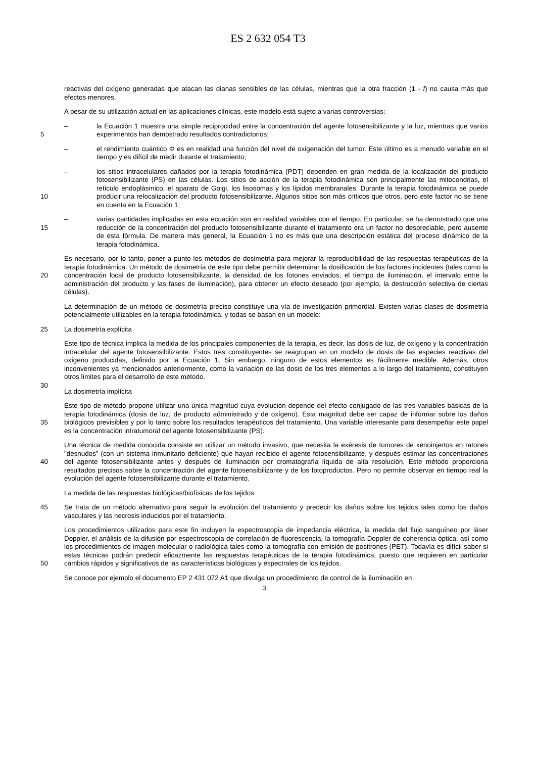ES 2 632 054 T3
reactivas del oxígeno generadas que atacan las dianas sensibles de las células, mientras que la otra fracción (1 - f) no causa más que efectos menores.
A pesar de su utilización actual en las aplicaciones clínicas, este modelo está sujeto a varias controversias:
5
– la Ecuación 1 muestra una simple reciprocidad entre la concentración del agente fotosensibilizante y la luz, mientras que varios experimentos han demostrado resultados contradictorios;
– el rendimiento cuántico Φ es en realidad una función del nivel de oxigenación del tumor. Este último es a menudo variable en el tiempo y es difícil de medir durante el tratamiento;
10
– los sitios intracelulares dañados por la terapia fotodinámica (PDT) dependen en gran medida de la localización del producto fotosensibilizante (PS) en las células. Los sitios de acción de la terapia fotodinámica son principalmente las mitocondrias, el retículo endoplásmico, el aparato de Golgi, los lisosomas y los lípidos membranales. Durante la terapia fotodinámica se puede producir una relocalización del producto fotosensibilizante. Algunos sitios son más críticos que otros, pero este factor no se tiene en cuenta en la Ecuación 1;
15
– varias cantidades implicadas en esta ecuación son en realidad variables con el tiempo. En particular, se ha demostrado que una reducción de la concentración del producto fotosensibilizante durante el tratamiento era un factor no despreciable, pero ausente de esta fórmula. De manera más general, la Ecuación 1 no es más que una descripción estática del proceso dinámico de la terapia fotodinámica.
20
Es necesario, por lo tanto, poner a punto los métodos de dosimetría para mejorar la reproducibilidad de las respuestas terapéuticas de la terapia fotodinámica. Un método de dosimetría de este tipo debe permitir determinar la dosificación de los factores incidentes (tales como la concentración local de producto fotosensibilizante, la densidad de los fotones enviados, el tiempo de iluminación, el intervalo entre la administración del producto y las fases de iluminación), para obtener un efecto deseado (por ejemplo, la destrucción selectiva de ciertas células).
La determinación de un método de dosimetría preciso constituye una vía de investigación primordial. Existen varias clases de dosimetría potencialmente utilizables en la terapia fotodinámica, y todas se basan en un modelo:
25
La dosimetría explícita
30
Este tipo de técnica implica la medida de los principales componentes de la terapia, es decir, las dosis de luz, de oxígeno y la concentración intracelular del agente fotosensibilizante. Estos tres constituyentes se reagrupan en un modelo de dosis de las especies reactivas del oxígeno producidas, definido por la Ecuación 1. Sin embargo, ninguno de estos elementos es fácilmente medible. Además, otros inconvenientes ya mencionados anteriormente, como la variación de las dosis de los tres elementos a lo largo del tratamiento, constituyen otros límites para el desarrollo de este método.
La dosimetría implícita
35
Este tipo de método propone utilizar una única magnitud cuya evolución depende del efecto conjugado de las tres variables básicas de la terapia fotodinámica (dosis de luz, de producto administrado y de oxígeno). Esta magnitud debe ser capaz de informar sobre los daños biológicos previsibles y por lo tanto sobre los resultados terapéuticos del tratamiento. Una variable interesante para desempeñar este papel es la concentración intratumoral del agente fotosensibilizante (PS).
40
Una técnica de medida conocida consiste en utilizar un método invasivo, que necesita la exéresis de tumores de xenoinjertos en ratones "desnudos" (con un sistema inmunitario deficiente) que hayan recibido el agente fotosensibilizante, y después estimar las concentraciones del agente fotosensibilizante antes y después de iluminación por cromatografía líquida de alta resolución. Este método proporciona resultados precisos sobre la concentración del agente fotosensibilizante y de los fotoproductos. Pero no permite observar en tiempo real la evolución del agente fotosensibilizante durante el tratamiento.
La medida de las respuestas biológicas/biofísicas de los tejidos
45
Se trata de un método alternativo para seguir la evolución del tratamiento y predecir los daños sobre los tejidos tales como los daños vasculares y las necrosis inducidos por el tratamiento.
50
Los procedimientos utilizados para este fin incluyen la espectroscopia de impedancia eléctrica, la medida del flujo sanguíneo por láser Doppler, el análisis de la difusión por espectroscopia de correlación de fluorescencia, la tomografía Doppler de coherencia óptica, así como los procedimientos de imagen molecular o radiológica tales como la tomografía con emisión de positrones (PET). Todavía es difícil saber si estas técnicas podrán predecir eficazmente las respuestas terapéuticas de la terapia fotodinámica, puesto que requieren en particular cambios rápidos y significativos de las características biológicas y espectrales de los tejidos.
Se conoce por ejemplo el documento EP 2 431 072 A1 que divulga un procedimiento de control de la iluminación en
3